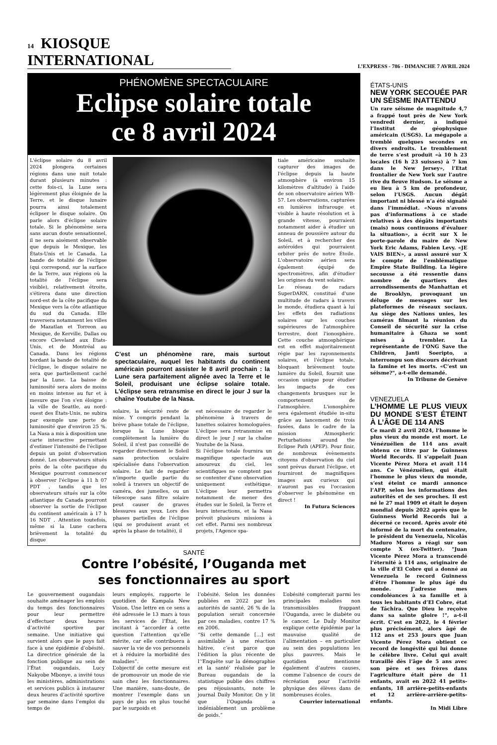14 KIOSQUE INTERNATIONAL
L’EXPRESS - 786 - DIMANCHE 7 AVRIL 2024
PHÉNOMÈNE SPECTACULAIRE
Eclipse solaire totale
ce 8 avril 2024
L'éclipse solaire du 8 avril 2024 plongera certaines régions dans une nuit totale durant plusieurs minutes : cette fois-ci, la Lune sera légèrement plus éloignée de la Terre, et le disque lunaire pourra ainsi totalement éclipser le disque solaire. On parle alors d'éclipse solaire totale. Si le phénomène sera sans aucun doute sensationnel, il ne sera aisément observable que depuis le Mexique, les États-Unis et le Canada. La bande de totalité de l'éclipse (qui correspond, sur la surface de la Terre, aux régions où la totalité de l'éclipse sera visible), relativement étroite, s'étirera dans une direction nord-est de la côte pacifique du Mexique vers la côte atlantique du sud du Canada. Elle traversera notamment les villes de Mazatlan et Torreon au Mexique, de Kerville, Dallas ou encore Cleveland aux États-Unis, et de Montréal au Canada. Dans les régions bordant la bande de totalité de l'éclipse, le disque solaire ne sera que partiellement caché par la Lune. La baisse de luminosité sera alors de moins en moins intense au fur et à mesure que l'on s'en éloigne : la ville de Seattle, au nord-ouest des États-Unis, ne subira par exemple une perte de luminosité que d'environ 25 %. La Nasa a mis à disposition une carte interactive permettant d'estimer l'intensité de l'éclipse depuis un point d'observation donné. Les observateurs situés près de la côte pacifique du Mexique pourront commencer à observer l'éclipse à 11 h 07 PDT , tandis que les observateurs situés sur la côte atlantique du Canada pourront observer la sortie de l'éclipse du continent américain à 17 h 16 NDT . Attention toutefois, même si la Lune cachera brièvement la totalité du disque
C’est un phénomène rare, mais surtout spectaculaire, auquel les habitants du continent américain pourront assister le 8 avril prochain : la Lune sera parfaitement alignée avec la Terre et le Soleil, produisant une éclipse solaire totale. L'éclipse sera retransmise en direct le jour J sur la chaîne Youtube de la Nasa.
solaire, la sécurité reste de mise. Y compris pendant la brève phase totale de l'éclipse, lorsque la Lune bloque complètement la lumière du Soleil, il n'est pas conseillé de regarder directement le Soleil sans protection oculaire spécialisée dans l'observation solaire. Le fait de regarder n'importe quelle partie du soleil à travers un objectif de caméra, des jumelles, ou un télescope sans filtre solaire peut causer de graves blessures aux yeux. Lors des phases partielles de l'éclipse (qui se produisent avant et après la phase de totalité), il
est nécessaire de regarder le phénomène à travers de lunettes solaires homologuées. L'éclipse sera retransmise en direct le jour J sur la chaîne Youtube de la Nasa.
Si l'éclipse totale fournira un magnifique spectacle aux amoureux du ciel, les scientifiques ne comptent pas se contenter d'une observation uniquement esthétique. L'éclipse leur permettra notamment de mener des études sur le Soleil, la Terre et leurs interactions, et la Nasa prévoit plusieurs missions à cet effet. Parmi ses nombreux projets, l'Agence spa-
tiale américaine souhaite capturer des images de l'éclipse depuis la haute atmosphère (à environ 15 kilomètres d'altitude) à l'aide de son observatoire aérien WB-57. Les observations, capturées en lumières infrarouge et visible à haute résolution et à grande vitesse, pourraient notamment aider à étudier un anneau de poussière autour du Soleil, et à rechercher des astéroïdes qui pourraient orbiter près de notre Étoile. L'observatoire aérien sera également équipé de spectromètres, afin d'étudier les origines du vent solaire.
Le réseau de radars SuperDARN, constitué d'une multitude de radars à travers le monde, étudiera quant à lui les effets des radiations solaires sur les couches supérieures de l'atmosphère terrestre, dont l'ionosphère. Cette couche atmosphérique est en effet majoritairement régie par les rayonnements solaires, et l'éclipse totale, bloquant brièvement toute lumière du Soleil, fournit une occasion unique pour étudier les impacts de ces changements brusques sur le comportement de l'atmosphère. L'ionosphère sera également étudiée in-situ grâce au lancement de trois fusées, dans le cadre de la mission Atmospheric Perturbations around the Eclipse Path (APEP). Pour finir, de nombreux évènements citoyens d'observation du ciel sont prévus durant l'éclipse, et fourniront de magnifiques images aux curieux qui n'auront pas eu l'occasion d'observer le phénomène en direct !
In Futura Sciences
SANTÉ
Contre l’obésité, l’Ouganda met
ses fonctionnaires au sport
Le gouvernement ougandais souhaite aménager les emplois du temps des fonctionnaires pour leur permettre d’effectuer deux heures d’activité sportive par semaine. Une initiative qui survient alors que le pays fait face à une épidémie d’obésité. La directrice générale de la fonction publique au sein de l’État ougandais, Lucy Nakyobe Mbonye, a invité tous les ministères, administrations et services publics à instaurer deux heures d’activité sportive par semaine dans l’emploi du temps de
leurs employés, rapporte le quotidien de Kampala New Vision. Une lettre en ce sens a été adressée le 13 mars à tous les services de l’État, les incitant à “accorder à cette question l’attention qu’elle mérite, car elle contribuera à sauver la vie de vos personnels et à réduire la morbidité des maladies”.
L’objectif de cette mesure est de promouvoir un mode de vie sain chez les fonctionnaires. Une manière, sans-doute, de montrer l’exemple dans un pays de plus en plus touché par le surpoids et
l’obésité. Selon les données publiées en 2022 par les autorités de santé, 26 % de la population serait concernée par ces maladies, contre 17 % en 2006.
“Si cette demande […] est assimilable à une réaction hâtive, c’est parce que l’édition la plus récente de l’‘Enquête sur la démographie et la santé’ réalisée par le Bureau ougandais de la statistique publie des chiffres peu réjouissants, note le journal Daily Monitor. On y lit que l’Ouganda a indéniablement un problème de poids.”
L’obésité compterait parmi les principales maladies non transmissibles frappant l’Ouganda, avec le diabète ou le cancer. Le Daily Monitor explique cette épidémie par la mauvaise qualité de l’alimentation – en particulier au sein des populations les plus pauvres. Mais le quotidien mentionne également d’autres causes, comme l’absence de cours de récréation pour l’activité physique des élèves dans de nombreuses écoles.
Courrier international
ÉTATS-UNIS
NEW YORK SECOUÉE PAR UN SÉISME INATTENDU
Un rare séisme de magnitude 4,7 a frappé tout près de New York vendredi dernier, a indiqué l’Institut de géophysique américain (USGS). La mégapole a tremblé quelques secondes en divers endroits. Le tremblement de terre s’est produit «à 10 h 23 locales (16 h 23 suisses) à 7 km dans le New Jersey», l’Etat frontalier de New York sur l’autre rive du fleuve Hudson. Le séisme a eu lieu à 5 km de profondeur, selon l’USGS. Aucun dégât important ni blessé n’a été signalé dans l’immédiat. «Nous n’avons pas d’informations à ce stade relatives à des dégâts importants (mais) nous continuons d’évaluer la situation», a écrit sur X le porte-parole du maire de New York Eric Adams, Fabien Levy. «JE VAIS BIEN», a aussi assuré sur X le compte de l’emblématique Empire State Building. La légère secousse a été ressentie dans nombre de quartiers des arrondissements de Manhattan et de Brooklyn, provoquant un déluge de messages sur les plateformes de réseaux sociaux. Au siège des Nations unies, les caméras filmant la réunion du Conseil de sécurité sur la crise humanitaire à Ghaza se sont mises à trembler. La représentante de l’ONG Save the Children, Janti Soeripto, a interrompu son discours décrivant la famine et les morts. «C’est un séisme?", a-t-elle demandé.
In Tribune de Genève
VENEZUELA
L’HOMME LE PLUS VIEUX DU MONDE S’EST ÉTEINT À L’ÂGE DE 114 ANS
Ce mardi 2 avril 2024, l’homme le plus vieux du monde est mort. Le Vénézuélien de 114 ans avait obtenu ce titre par le Guinness World Records. Il s’appelait Juan Vicente Pérez Mora et avait 114 ans. Ce Vénézuélien, qui était l’homme le plus vieux du monde, s’est éteint ce mardi annonce l’AFP, selon les informations des autorités et de ses proches. Il est né le 27 mai 1909 et était le doyen mondial depuis 2022 après que le Guinness World Records lui a décerné ce record. Après avoir été informé de la mort du centenaire, le président du Venezuela, Nicolás Maduro Moros a réagi sur son compte X (ex-Twitter). "Juan Vicente Pérez Mora a transcendé l’éternité à 114 ans, originaire de la ville d’El Cobre qui a donné au Venezuela le record Guinness d’être l’homme le plus âgé du monde. J’adresse mes condoléances à sa famille et à tous les habitants d’El Cobre, état de Táchira. Que Dieu le reçoive dans sa sainte gloire !", a-t-il écrit. C’est en 2022, le 4 février plus précisément, alors âgé de 112 ans et 253 jours que Juan Vicente Pérez Mora obtient ce record de longévité qui lui donne le célèbre livre. Celui qui avait travaillé dès l’âge de 5 ans avec son père et ses frères dans l’agriculture était père de 11 enfants, avait en 2022 41 petits-enfants, 18 arrière-petits-enfants et 12 arrière-arrière-petits-enfants.
In Midi Libre